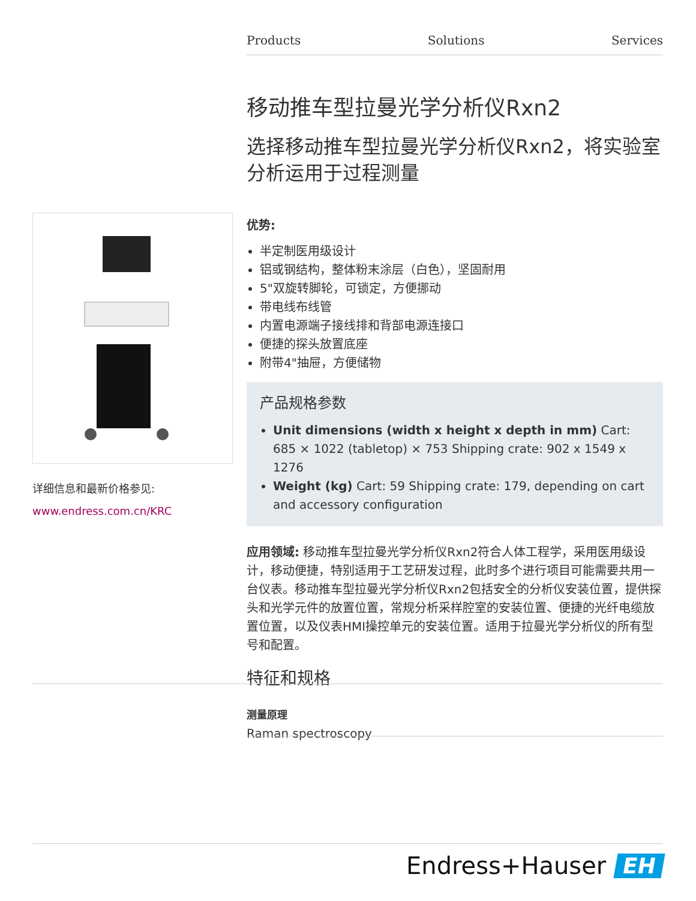Products Solutions Services
详细信息和最新价格参见:
www.endress.com.cn/KRC
移动推车型拉曼光学分析仪Rxn2
选择移动推车型拉曼光学分析仪Rxn2，将实验室分析运用于过程测量
优势:
半定制医用级设计
铝或钢结构，整体粉末涂层（白色），坚固耐用
5"双旋转脚轮，可锁定，方便挪动
带电线布线管
内置电源端子接线排和背部电源连接口
便捷的探头放置底座
附带4"抽屉，方便储物
产品规格参数
Unit dimensions (width x height x depth in mm) Cart: 685 × 1022 (tabletop) × 753 Shipping crate: 902 x 1549 x 1276
Weight (kg) Cart: 59 Shipping crate: 179, depending on cart and accessory configuration
应用领域: 移动推车型拉曼光学分析仪Rxn2符合人体工程学，采用医用级设计，移动便捷，特别适用于工艺研发过程，此时多个进行项目可能需要共用一台仪表。移动推车型拉曼光学分析仪Rxn2包括安全的分析仪安装位置，提供探头和光学元件的放置位置，常规分析采样腔室的安装位置、便捷的光纤电缆放置位置，以及仪表HMI操控单元的安装位置。适用于拉曼光学分析仪的所有型号和配置。
特征和规格
测量原理
Raman spectroscopy
Endress+Hauser EH